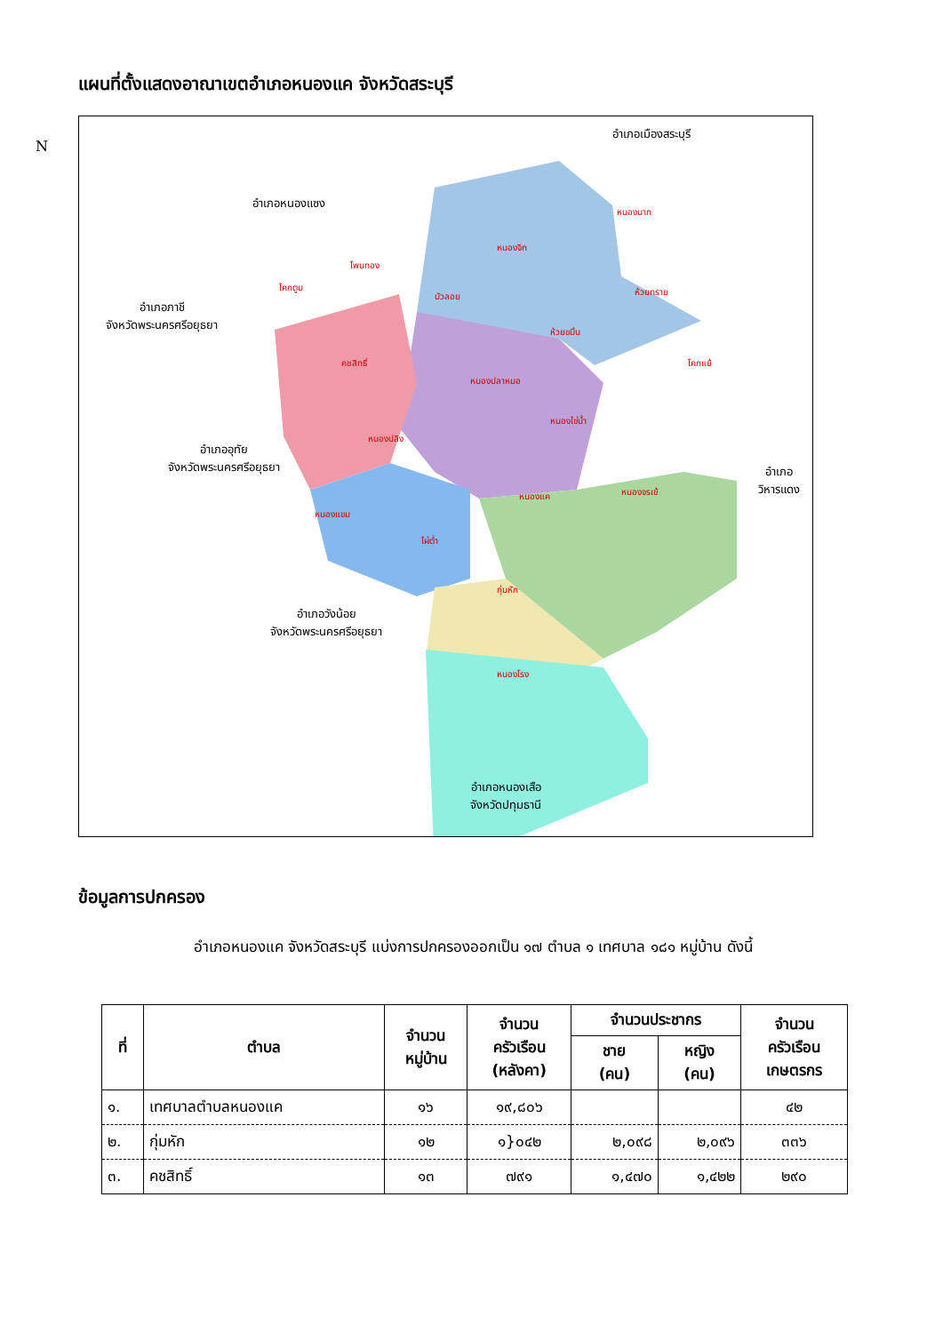แผนที่ตั้งแสดงอาณาเขตอำเภอหนองแค จังหวัดสระบุรี
N
อำเภอเมืองสระบุรี
อำเภอหนองแซง
อำเภอภาชี
จังหวัดพระนครศรีอยุธยา
อำเภออุทัย
จังหวัดพระนครศรีอยุธยา
อำเภอวิหารแดง
อำเภอวังน้อย
จังหวัดพระนครศรีอยุธยา
อำเภอหนองเสือ
จังหวัดปทุมธานี
หนองนาก
หนองจิก
โพนทอง
โคกตูม
บัวลอย ห้วยทราย
ห้วยขมิ้น
คชสิทธิ์ โคกแย้
หนองปลาหมอ
หนองไข่น้ำ
หนองปลิง
หนองจรเข้ หนองแค
หนองแขม
ไผ่ต่ำ
กุ่มหัก
หนองโรง
ข้อมูลการปกครอง
อำเภอหนองแค จังหวัดสระบุรี แบ่งการปกครองออกเป็น ๑๗ ตำบล ๑ เทศบาล ๑๘๑ หมู่บ้าน ดังนี้
| ที่ | ตำบล | จำนวน หมู่บ้าน | จำนวน ครัวเรือน (หลังคา) | จำนวนประชากร | | จำนวน ครัวเรือน เกษตรกร |
| --- | --- | --- | --- | --- | --- | --- |
| | | | | ชาย (คน) | หญิง (คน) | |
| ๑. | เทศบาลตำบลหนองแค | ๑๖ | ๑๙,๘๐๖ | | | ๔๒ |
| ๒. | กุ่มหัก | ๑๒ | ๑}๐๔๒ | ๒,๐๙๘ | ๒,๐๙๖ | ๓๓๖ |
| ๓. | คชสิทธิ์ | ๑๓ | ๗๙๑ | ๑,๔๗๐ | ๑,๔๒๒ | ๒๙๐ |